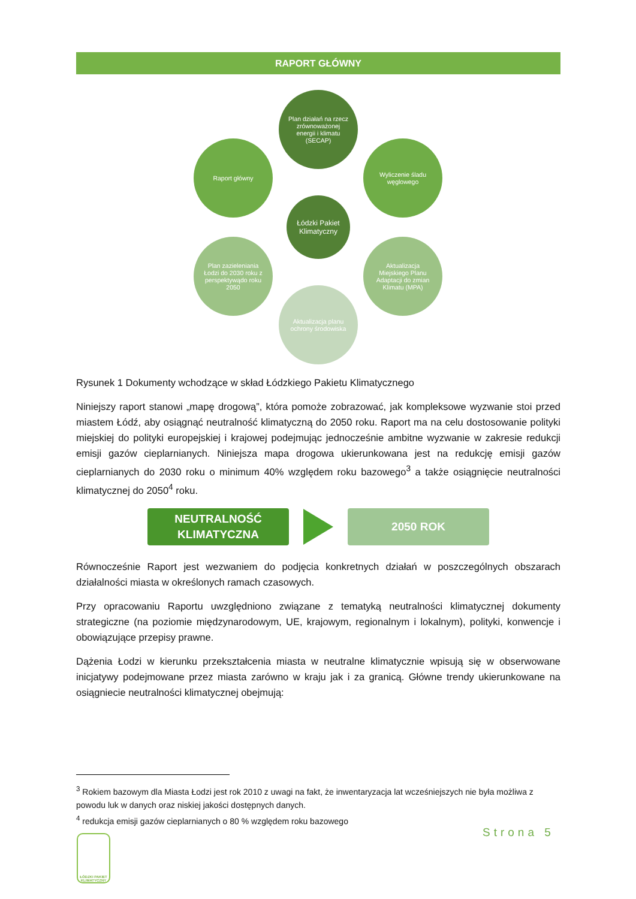RAPORT GŁÓWNY
Plan działań na rzecz zrównoważonej energii i klimatu (SECAP)
Raport główny
Wyliczenie śladu węglowego
Łódzki Pakiet Klimatyczny
Plan zazieleniania Łodzi do 2030 roku z perspektywądo roku 2050
Aktualizacja Miejskiego Planu Adaptacji do zmian Klimatu (MPA)
Aktualizacja planu ochrony środowiska
Rysunek 1 Dokumenty wchodzące w skład Łódzkiego Pakietu Klimatycznego
Niniejszy raport stanowi „mapę drogową”, która pomoże zobrazować, jak kompleksowe wyzwanie stoi przed miastem Łódź, aby osiągnąć neutralność klimatyczną do 2050 roku. Raport ma na celu dostosowanie polityki miejskiej do polityki europejskiej i krajowej podejmując jednocześnie ambitne wyzwanie w zakresie redukcji emisji gazów cieplarnianych. Niniejsza mapa drogowa ukierunkowana jest na redukcję emisji gazów cieplarnianych do 2030 roku o minimum 40% względem roku bazowego<sup>3</sup> a także osiągnięcie neutralności klimatycznej do 2050<sup>4</sup> roku.
NEUTRALNOŚĆ
KLIMATYCZNA
2050 ROK
Równocześnie Raport jest wezwaniem do podjęcia konkretnych działań w poszczególnych obszarach działalności miasta w określonych ramach czasowych.
Przy opracowaniu Raportu uwzględniono związane z tematyką neutralności klimatycznej dokumenty strategiczne (na poziomie międzynarodowym, UE, krajowym, regionalnym i lokalnym), polityki, konwencje i obowiązujące przepisy prawne.
Dążenia Łodzi w kierunku przekształcenia miasta w neutralne klimatycznie wpisują się w obserwowane inicjatywy podejmowane przez miasta zarówno w kraju jak i za granicą. Główne trendy ukierunkowane na osiągniecie neutralności klimatycznej obejmują:
<sup>3</sup> Rokiem bazowym dla Miasta Łodzi jest rok 2010 z uwagi na fakt, że inwentaryzacja lat wcześniejszych nie była możliwa z powodu luk w danych oraz niskiej jakości dostępnych danych.
<sup>4</sup> redukcja emisji gazów cieplarnianych o 80 % względem roku bazowego
ŁÓDZKI PAKIET KLIMATYCZNY
Strona 5